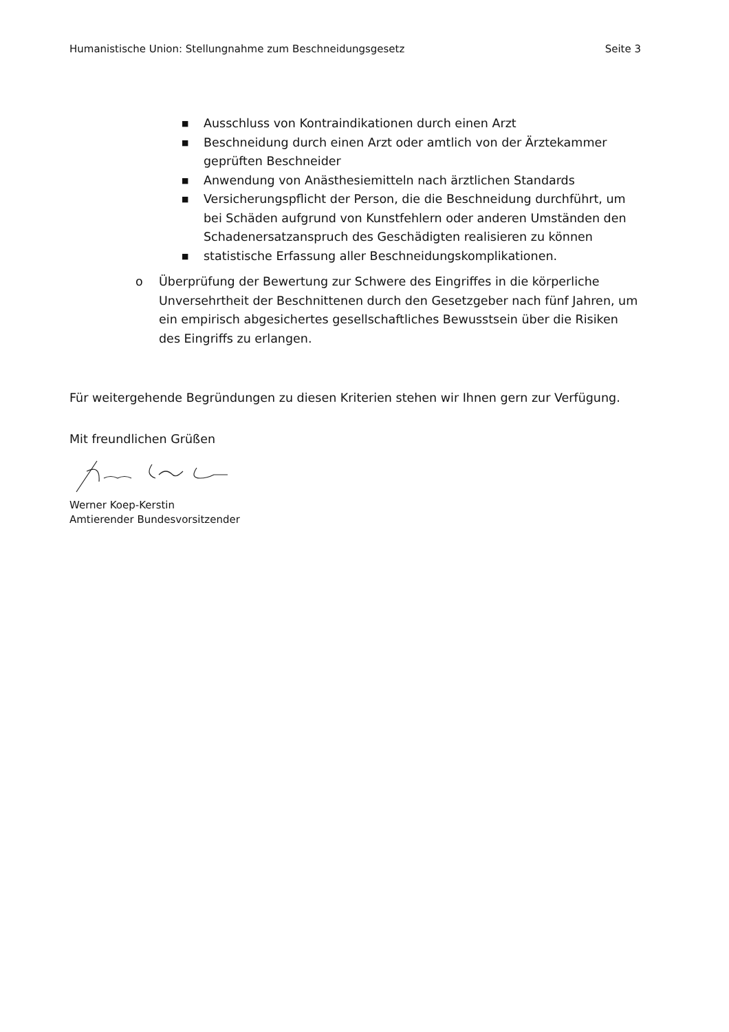Humanistische Union: Stellungnahme zum Beschneidungsgesetz Seite 3
■ Ausschluss von Kontraindikationen durch einen Arzt
■ Beschneidung durch einen Arzt oder amtlich von der Ärztekammer geprüften Beschneider
■ Anwendung von Anästhesiemitteln nach ärztlichen Standards
■ Versicherungspflicht der Person, die die Beschneidung durchführt, um bei Schäden aufgrund von Kunstfehlern oder anderen Umständen den Schadenersatzanspruch des Geschädigten realisieren zu können
■ statistische Erfassung aller Beschneidungskomplikationen.
o Überprüfung der Bewertung zur Schwere des Eingriffes in die körperliche Unversehrtheit der Beschnittenen durch den Gesetzgeber nach fünf Jahren, um ein empirisch abgesichertes gesellschaftliches Bewusstsein über die Risiken des Eingriffs zu erlangen.
Für weitergehende Begründungen zu diesen Kriterien stehen wir Ihnen gern zur Verfügung.
Mit freundlichen Grüßen
Werner Koep-Kerstin
Amtierender Bundesvorsitzender